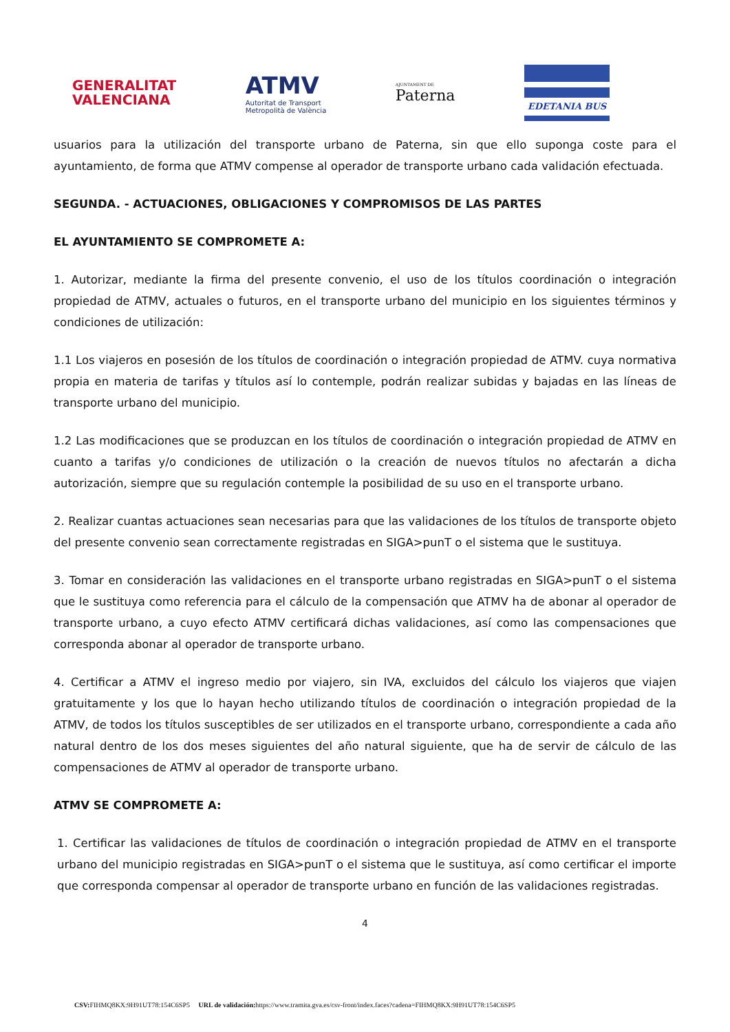GENERALITAT
VALENCIANA
ATMV
Autoritat de Transport
Metropolità de València
AJUNTAMENT DE
Paterna
EDETANIA BUS
usuarios para la utilización del transporte urbano de Paterna, sin que ello suponga coste para el ayuntamiento, de forma que ATMV compense al operador de transporte urbano cada validación efectuada.
SEGUNDA. - ACTUACIONES, OBLIGACIONES Y COMPROMISOS DE LAS PARTES
EL AYUNTAMIENTO SE COMPROMETE A:
1. Autorizar, mediante la firma del presente convenio, el uso de los títulos coordinación o integración propiedad de ATMV, actuales o futuros, en el transporte urbano del municipio en los siguientes términos y condiciones de utilización:
1.1 Los viajeros en posesión de los títulos de coordinación o integración propiedad de ATMV. cuya normativa propia en materia de tarifas y títulos así lo contemple, podrán realizar subidas y bajadas en las líneas de transporte urbano del municipio.
1.2 Las modificaciones que se produzcan en los títulos de coordinación o integración propiedad de ATMV en cuanto a tarifas y/o condiciones de utilización o la creación de nuevos títulos no afectarán a dicha autorización, siempre que su regulación contemple la posibilidad de su uso en el transporte urbano.
2. Realizar cuantas actuaciones sean necesarias para que las validaciones de los títulos de transporte objeto del presente convenio sean correctamente registradas en SIGA>punT o el sistema que le sustituya.
3. Tomar en consideración las validaciones en el transporte urbano registradas en SIGA>punT o el sistema que le sustituya como referencia para el cálculo de la compensación que ATMV ha de abonar al operador de transporte urbano, a cuyo efecto ATMV certificará dichas validaciones, así como las compensaciones que corresponda abonar al operador de transporte urbano.
4. Certificar a ATMV el ingreso medio por viajero, sin IVA, excluidos del cálculo los viajeros que viajen gratuitamente y los que lo hayan hecho utilizando títulos de coordinación o integración propiedad de la ATMV, de todos los títulos susceptibles de ser utilizados en el transporte urbano, correspondiente a cada año natural dentro de los dos meses siguientes del año natural siguiente, que ha de servir de cálculo de las compensaciones de ATMV al operador de transporte urbano.
ATMV SE COMPROMETE A:
1. Certificar las validaciones de títulos de coordinación o integración propiedad de ATMV en el transporte urbano del municipio registradas en SIGA>punT o el sistema que le sustituya, así como certificar el importe que corresponda compensar al operador de transporte urbano en función de las validaciones registradas.
4
CSV: FIHMQ8KX:9H91UT78:154C6SP5 URL de validación: https://www.tramita.gva.es/csv-front/index.faces?cadena=FIHMQ8KX:9H91UT78:154C6SP5